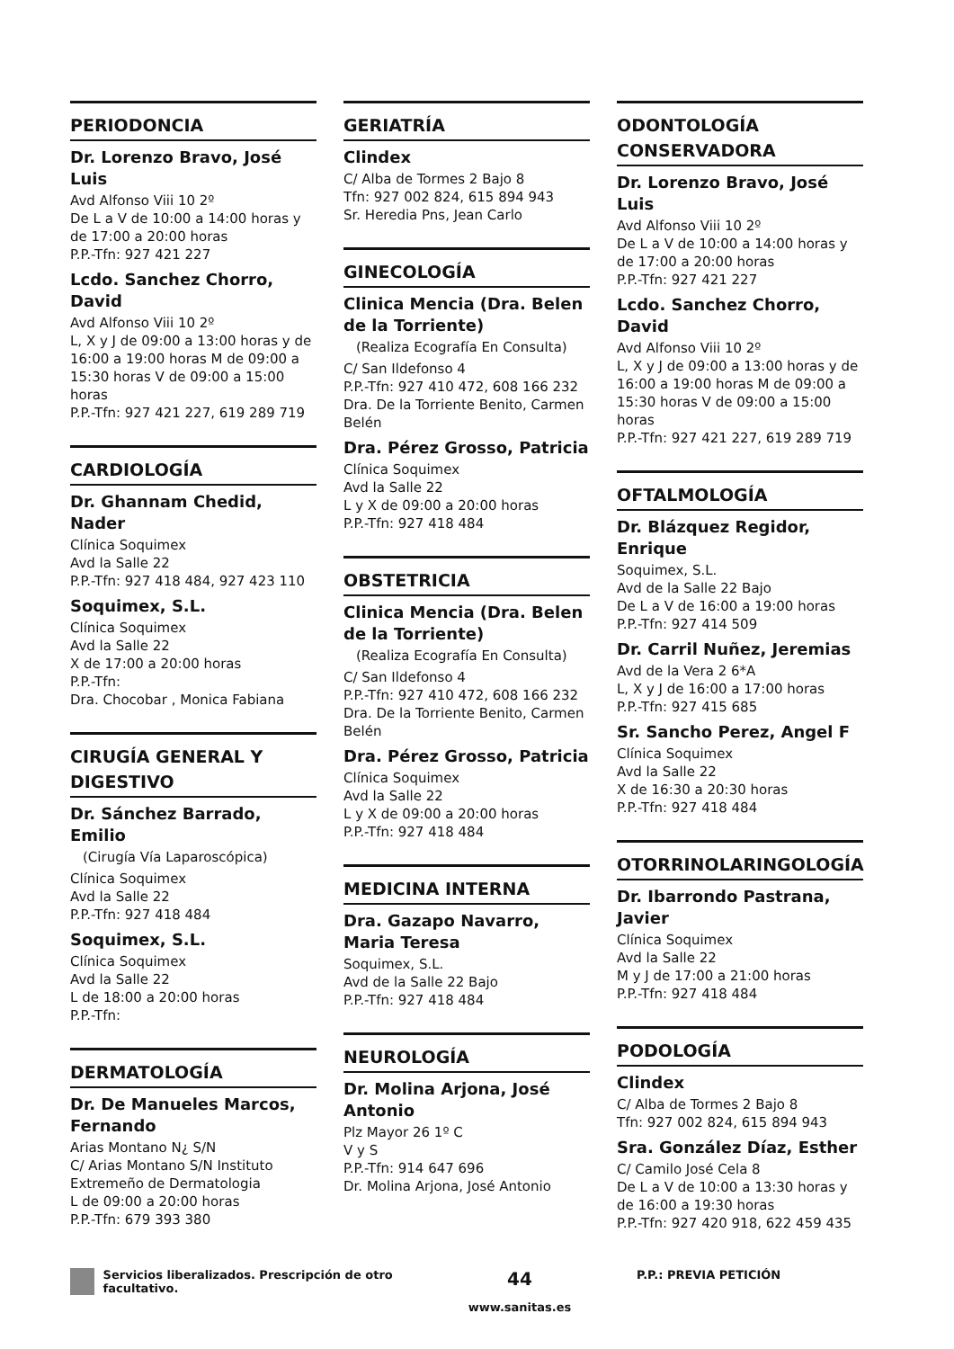PERIODONCIA
Dr. Lorenzo Bravo, José Luis
Avd Alfonso Viii 10 2º
De L a V de 10:00 a 14:00 horas y de 17:00 a 20:00 horas
P.P.-Tfn: 927 421 227
Lcdo. Sanchez Chorro, David
Avd Alfonso Viii 10 2º
L, X y J de 09:00 a 13:00 horas y de 16:00 a 19:00 horas M de 09:00 a 15:30 horas V de 09:00 a 15:00 horas
P.P.-Tfn: 927 421 227, 619 289 719
CARDIOLOGÍA
Dr. Ghannam Chedid, Nader
Clínica Soquimex
Avd la Salle 22
P.P.-Tfn: 927 418 484, 927 423 110
Soquimex, S.L.
Clínica Soquimex
Avd la Salle 22
X de 17:00 a 20:00 horas
P.P.-Tfn:
Dra. Chocobar , Monica Fabiana
CIRUGÍA GENERAL Y DIGESTIVO
Dr. Sánchez Barrado, Emilio
(Cirugía Vía Laparoscópica)
Clínica Soquimex
Avd la Salle 22
P.P.-Tfn: 927 418 484
Soquimex, S.L.
Clínica Soquimex
Avd la Salle 22
L de 18:00 a 20:00 horas
P.P.-Tfn:
DERMATOLOGÍA
Dr. De Manueles Marcos, Fernando
Arias Montano N¿ S/N
C/ Arias Montano S/N Instituto Extremeño de Dermatologia
L de 09:00 a 20:00 horas
P.P.-Tfn: 679 393 380
GERIATRÍA
Clindex
C/ Alba de Tormes 2 Bajo 8
Tfn: 927 002 824, 615 894 943
Sr. Heredia Pns, Jean Carlo
GINECOLOGÍA
Clinica Mencia (Dra. Belen de la Torriente)
(Realiza Ecografía En Consulta)
C/ San Ildefonso 4
P.P.-Tfn: 927 410 472, 608 166 232
Dra. De la Torriente Benito, Carmen Belén
Dra. Pérez Grosso, Patricia
Clínica Soquimex
Avd la Salle 22
L y X de 09:00 a 20:00 horas
P.P.-Tfn: 927 418 484
OBSTETRICIA
Clinica Mencia (Dra. Belen de la Torriente)
(Realiza Ecografía En Consulta)
C/ San Ildefonso 4
P.P.-Tfn: 927 410 472, 608 166 232
Dra. De la Torriente Benito, Carmen Belén
Dra. Pérez Grosso, Patricia
Clínica Soquimex
Avd la Salle 22
L y X de 09:00 a 20:00 horas
P.P.-Tfn: 927 418 484
MEDICINA INTERNA
Dra. Gazapo Navarro, Maria Teresa
Soquimex, S.L.
Avd de la Salle 22 Bajo
P.P.-Tfn: 927 418 484
NEUROLOGÍA
Dr. Molina Arjona, José Antonio
Plz Mayor 26 1º C
V y S
P.P.-Tfn: 914 647 696
Dr. Molina Arjona, José Antonio
ODONTOLOGÍA CONSERVADORA
Dr. Lorenzo Bravo, José Luis
Avd Alfonso Viii 10 2º
De L a V de 10:00 a 14:00 horas y de 17:00 a 20:00 horas
P.P.-Tfn: 927 421 227
Lcdo. Sanchez Chorro, David
Avd Alfonso Viii 10 2º
L, X y J de 09:00 a 13:00 horas y de 16:00 a 19:00 horas M de 09:00 a 15:30 horas V de 09:00 a 15:00 horas
P.P.-Tfn: 927 421 227, 619 289 719
OFTALMOLOGÍA
Dr. Blázquez Regidor, Enrique
Soquimex, S.L.
Avd de la Salle 22 Bajo
De L a V de 16:00 a 19:00 horas
P.P.-Tfn: 927 414 509
Dr. Carril Nuñez, Jeremias
Avd de la Vera 2 6*A
L, X y J de 16:00 a 17:00 horas
P.P.-Tfn: 927 415 685
Sr. Sancho Perez, Angel F
Clínica Soquimex
Avd la Salle 22
X de 16:30 a 20:30 horas
P.P.-Tfn: 927 418 484
OTORRINOLARINGOLOGÍA
Dr. Ibarrondo Pastrana, Javier
Clínica Soquimex
Avd la Salle 22
M y J de 17:00 a 21:00 horas
P.P.-Tfn: 927 418 484
PODOLOGÍA
Clindex
C/ Alba de Tormes 2 Bajo 8
Tfn: 927 002 824, 615 894 943
Sra. González Díaz, Esther
C/ Camilo José Cela 8
De L a V de 10:00 a 13:30 horas y de 16:00 a 19:30 horas
P.P.-Tfn: 927 420 918, 622 459 435
Servicios liberalizados. Prescripción de otro facultativo.
44
www.sanitas.es
P.P.: PREVIA PETICIÓN